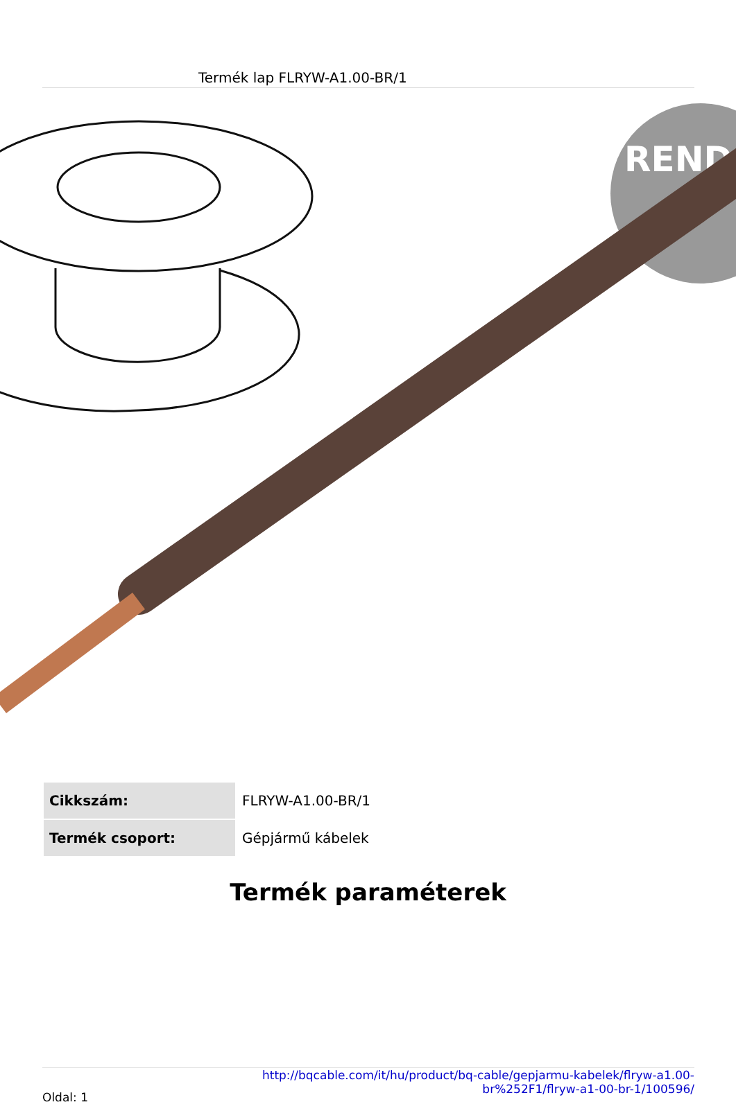Termék lap FLRYW-A1.00-BR/1
REND
| Cikkszám: | FLRYW-A1.00-BR/1 |
| Termék csoport: | Gépjármű kábelek |
Termék paraméterek
Oldal: 1 http://bqcable.com/it/hu/product/bq-cable/gepjarmu-kabelek/flryw-a1.00-br%252F1/flryw-a1-00-br-1/100596/